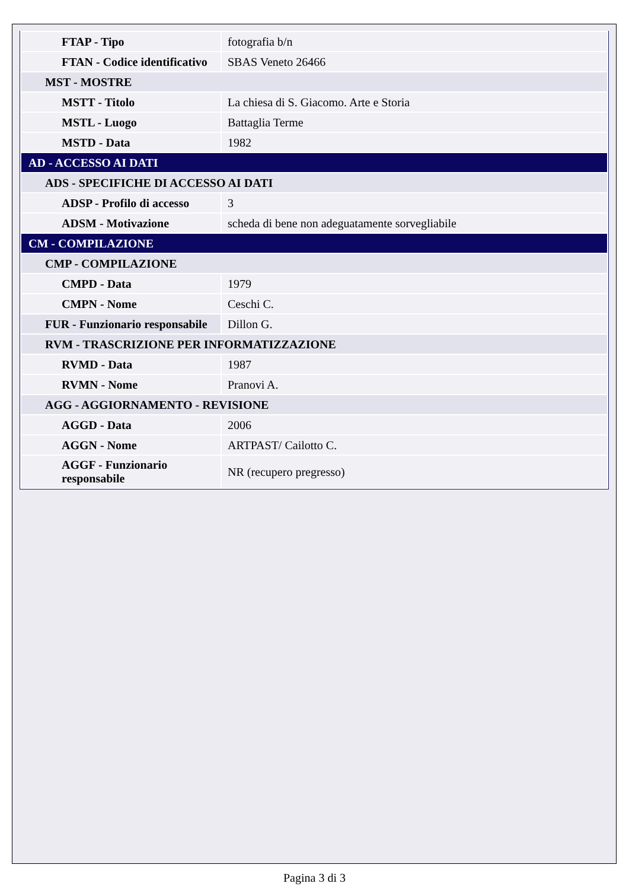| FTAP - Tipo | fotografia b/n |
| FTAN - Codice identificativo | SBAS Veneto 26466 |
| MST - MOSTRE | |
| MSTT - Titolo | La chiesa di S. Giacomo. Arte e Storia |
| MSTL - Luogo | Battaglia Terme |
| MSTD - Data | 1982 |
| AD - ACCESSO AI DATI | |
| ADS - SPECIFICHE DI ACCESSO AI DATI | |
| ADSP - Profilo di accesso | 3 |
| ADSM - Motivazione | scheda di bene non adeguatamente sorvegliabile |
| CM - COMPILAZIONE | |
| CMP - COMPILAZIONE | |
| CMPD - Data | 1979 |
| CMPN - Nome | Ceschi C. |
| FUR - Funzionario responsabile | Dillon G. |
| RVM - TRASCRIZIONE PER INFORMATIZZAZIONE | |
| RVMD - Data | 1987 |
| RVMN - Nome | Pranovi A. |
| AGG - AGGIORNAMENTO - REVISIONE | |
| AGGD - Data | 2006 |
| AGGN - Nome | ARTPAST/ Cailotto C. |
| AGGF - Funzionario responsabile | NR (recupero pregresso) |
Pagina 3 di 3